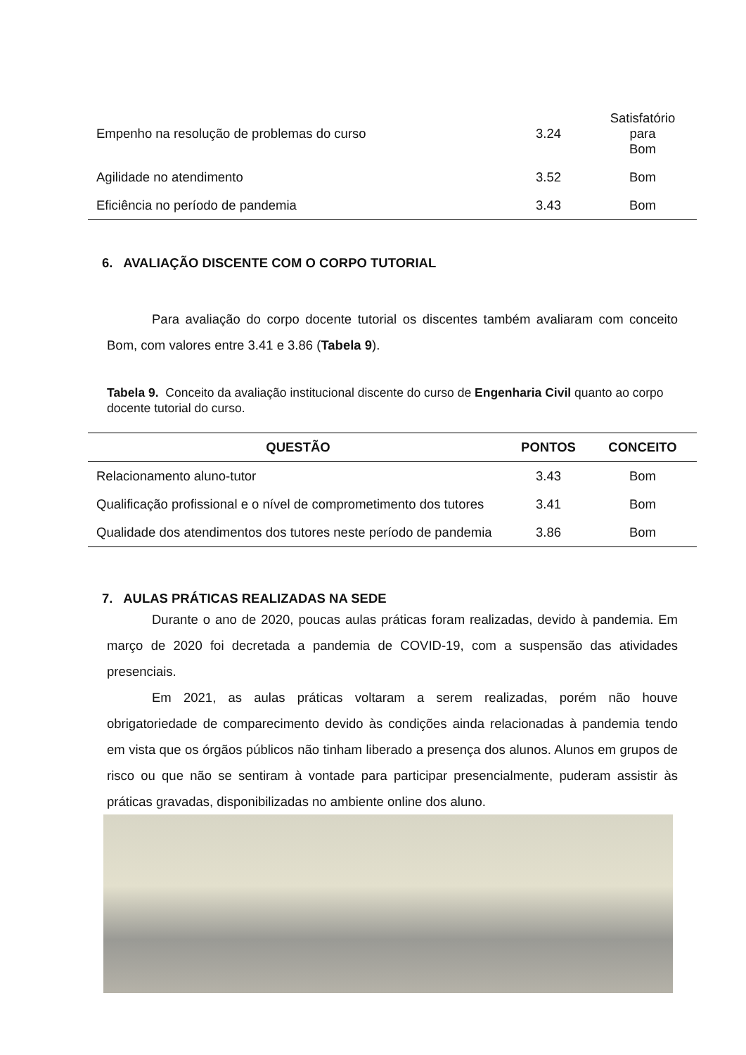| Empenho na resolução de problemas do curso | 3.24 | Satisfatório para Bom |
| Agilidade no atendimento | 3.52 | Bom |
| Eficiência no período de pandemia | 3.43 | Bom |
6. AVALIAÇÃO DISCENTE COM O CORPO TUTORIAL
Para avaliação do corpo docente tutorial os discentes também avaliaram com conceito Bom, com valores entre 3.41 e 3.86 (Tabela 9).
Tabela 9. Conceito da avaliação institucional discente do curso de Engenharia Civil quanto ao corpo docente tutorial do curso.
| QUESTÃO | PONTOS | CONCEITO |
| --- | --- | --- |
| Relacionamento aluno-tutor | 3.43 | Bom |
| Qualificação profissional e o nível de comprometimento dos tutores | 3.41 | Bom |
| Qualidade dos atendimentos dos tutores neste período de pandemia | 3.86 | Bom |
7. AULAS PRÁTICAS REALIZADAS NA SEDE
Durante o ano de 2020, poucas aulas práticas foram realizadas, devido à pandemia. Em março de 2020 foi decretada a pandemia de COVID-19, com a suspensão das atividades presenciais.
Em 2021, as aulas práticas voltaram a serem realizadas, porém não houve obrigatoriedade de comparecimento devido às condições ainda relacionadas à pandemia tendo em vista que os órgãos públicos não tinham liberado a presença dos alunos. Alunos em grupos de risco ou que não se sentiram à vontade para participar presencialmente, puderam assistir às práticas gravadas, disponibilizadas no ambiente online dos aluno.